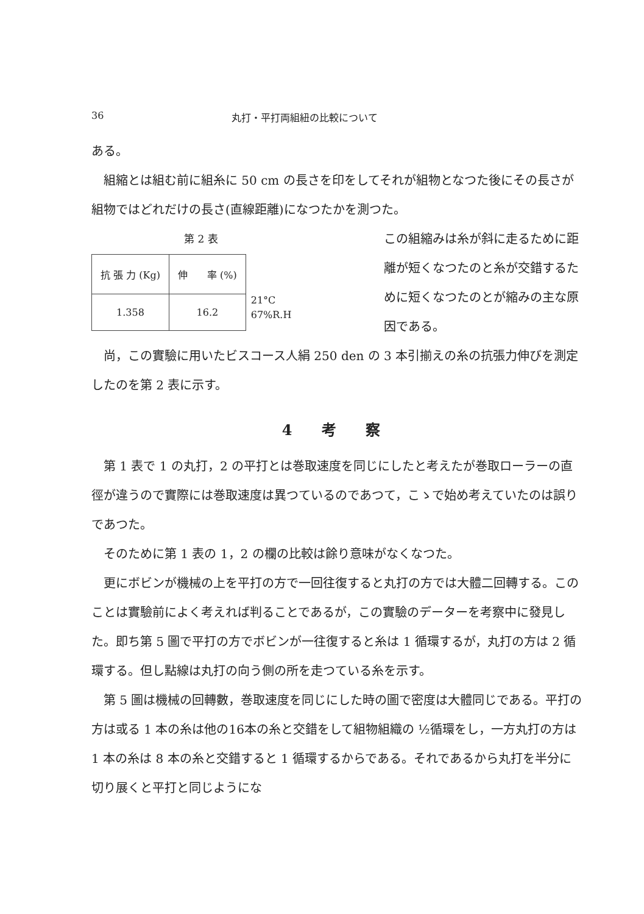36 丸打・平打両組紐の比較について
ある。
組縮とは組む前に組糸に 50 cm の長さを印をしてそれが組物となつた後にその長さが組物ではどれだけの長さ(直線距離)になつたかを測つた。
第 2 表
| 抗 張 力 (Kg) | 伸 率 (%) |
| --- | --- |
| 1.358 | 16.2 |
21°C
67%R.H
この組縮みは糸が斜に走るために距離が短くなつたのと糸が交錯するために短くなつたのとが縮みの主な原因である。
尚，この實驗に用いたビスコース人絹 250 den の 3 本引揃えの糸の抗張力伸びを測定したのを第 2 表に示す。
4 考 察
第 1 表で 1 の丸打，2 の平打とは巻取速度を同じにしたと考えたが巻取ローラーの直徑が違うので實際には巻取速度は異つているのであつて，こゝで始め考えていたのは誤りであつた。
そのために第 1 表の 1，2 の欄の比較は餘り意味がなくなつた。
更にボビンが機械の上を平打の方で一回往復すると丸打の方では大體二回轉する。このことは實驗前によく考えれば判ることであるが，この實驗のデーターを考察中に發見した。即ち第 5 圖で平打の方でボビンが一往復すると糸は 1 循環するが，丸打の方は 2 循環する。但し點線は丸打の向う側の所を走つている糸を示す。
第 5 圖は機械の回轉數，巻取速度を同じにした時の圖で密度は大體同じである。平打の方は或る 1 本の糸は他の16本の糸と交錯をして組物組織の ½循環をし，一方丸打の方は 1 本の糸は 8 本の糸と交錯すると 1 循環するからである。それであるから丸打を半分に切り展くと平打と同じようにな